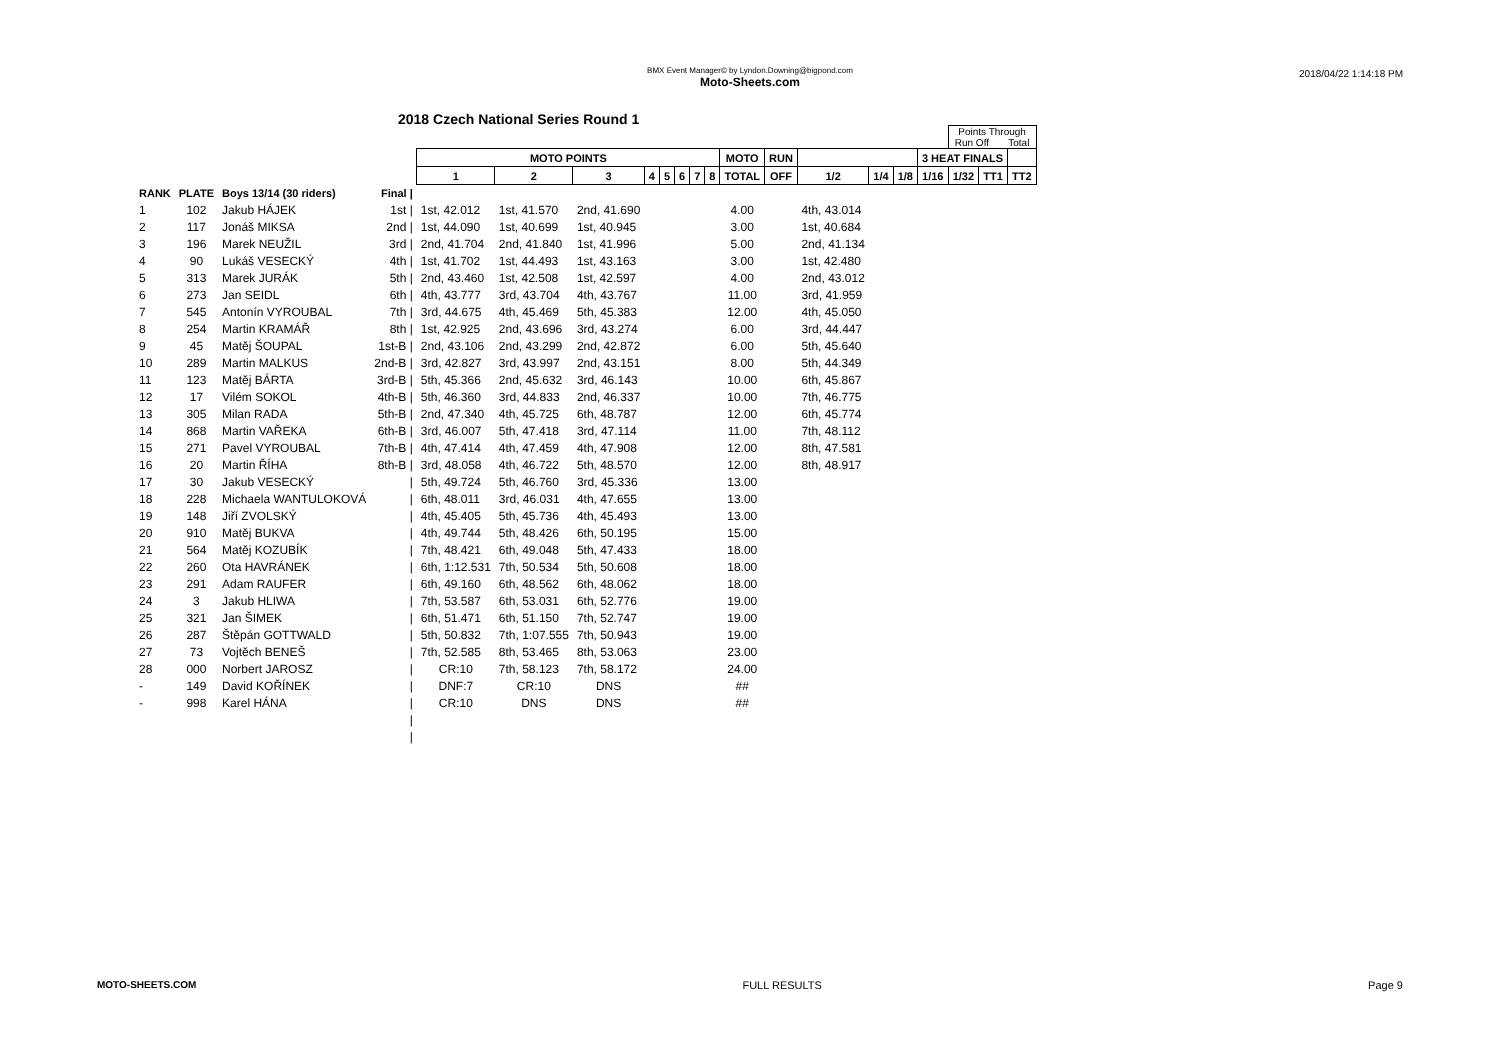2018/04/22 1:14:18 PM
BMX Event Manager© by Lyndon.Downing@bigpond.com
Moto-Sheets.com
2018 Czech National Series Round 1
| | | | | | | | | | | | | | | | | | | Points Through Run Off Total | | |
| | | | | MOTO POINTS | | | | | | | | MOTO | RUN | | | | 3 HEAT FINALS | | | |
| | | | | 1 | 2 | 3 | 4 | 5 | 6 | 7 | 8 | TOTAL | OFF | 1/2 | 1/4 | 1/8 | 1/16 | 1/32 | TT1 | TT2 |
| RANK | PLATE | Boys 13/14 (30 riders) | Final / | | | | | | | | | | | | | | | | | |
| 1 | 102 | Jakub HÁJEK | 1st / | 1st, 42.012 | 1st, 41.570 | 2nd, 41.690 | | | | | | 4.00 | | 4th, 43.014 | | | | | | |
| 2 | 117 | Jonáš MIKSA | 2nd / | 1st, 44.090 | 1st, 40.699 | 1st, 40.945 | | | | | | 3.00 | | 1st, 40.684 | | | | | | |
| 3 | 196 | Marek NEUŽIL | 3rd / | 2nd, 41.704 | 2nd, 41.840 | 1st, 41.996 | | | | | | 5.00 | | 2nd, 41.134 | | | | | | |
| 4 | 90 | Lukáš VESECKÝ | 4th / | 1st, 41.702 | 1st, 44.493 | 1st, 43.163 | | | | | | 3.00 | | 1st, 42.480 | | | | | | |
| 5 | 313 | Marek JURÁK | 5th / | 2nd, 43.460 | 1st, 42.508 | 1st, 42.597 | | | | | | 4.00 | | 2nd, 43.012 | | | | | | |
| 6 | 273 | Jan SEIDL | 6th / | 4th, 43.777 | 3rd, 43.704 | 4th, 43.767 | | | | | | 11.00 | | 3rd, 41.959 | | | | | | |
| 7 | 545 | Antonín VYROUBAL | 7th / | 3rd, 44.675 | 4th, 45.469 | 5th, 45.383 | | | | | | 12.00 | | 4th, 45.050 | | | | | | |
| 8 | 254 | Martin KRAMÁŘ | 8th / | 1st, 42.925 | 2nd, 43.696 | 3rd, 43.274 | | | | | | 6.00 | | 3rd, 44.447 | | | | | | |
| 9 | 45 | Matěj ŠOUPAL | 1st-B / | 2nd, 43.106 | 2nd, 43.299 | 2nd, 42.872 | | | | | | 6.00 | | 5th, 45.640 | | | | | | |
| 10 | 289 | Martin MALKUS | 2nd-B / | 3rd, 42.827 | 3rd, 43.997 | 2nd, 43.151 | | | | | | 8.00 | | 5th, 44.349 | | | | | | |
| 11 | 123 | Matěj BÁRTA | 3rd-B / | 5th, 45.366 | 2nd, 45.632 | 3rd, 46.143 | | | | | | 10.00 | | 6th, 45.867 | | | | | | |
| 12 | 17 | Vilém SOKOL | 4th-B / | 5th, 46.360 | 3rd, 44.833 | 2nd, 46.337 | | | | | | 10.00 | | 7th, 46.775 | | | | | | |
| 13 | 305 | Milan RADA | 5th-B / | 2nd, 47.340 | 4th, 45.725 | 6th, 48.787 | | | | | | 12.00 | | 6th, 45.774 | | | | | | |
| 14 | 868 | Martin VAŘEKA | 6th-B / | 3rd, 46.007 | 5th, 47.418 | 3rd, 47.114 | | | | | | 11.00 | | 7th, 48.112 | | | | | | |
| 15 | 271 | Pavel VYROUBAL | 7th-B / | 4th, 47.414 | 4th, 47.459 | 4th, 47.908 | | | | | | 12.00 | | 8th, 47.581 | | | | | | |
| 16 | 20 | Martin ŘÍHA | 8th-B / | 3rd, 48.058 | 4th, 46.722 | 5th, 48.570 | | | | | | 12.00 | | 8th, 48.917 | | | | | | |
| 17 | 30 | Jakub VESECKÝ | / | 5th, 49.724 | 5th, 46.760 | 3rd, 45.336 | | | | | | 13.00 | | | | | | | | |
| 18 | 228 | Michaela WANTULOKOVÁ | / | 6th, 48.011 | 3rd, 46.031 | 4th, 47.655 | | | | | | 13.00 | | | | | | | | |
| 19 | 148 | Jiří ZVOLSKÝ | / | 4th, 45.405 | 5th, 45.736 | 4th, 45.493 | | | | | | 13.00 | | | | | | | | |
| 20 | 910 | Matěj BUKVA | / | 4th, 49.744 | 5th, 48.426 | 6th, 50.195 | | | | | | 15.00 | | | | | | | | |
| 21 | 564 | Matěj KOZUBÍK | / | 7th, 48.421 | 6th, 49.048 | 5th, 47.433 | | | | | | 18.00 | | | | | | | | |
| 22 | 260 | Ota HAVRÁNEK | / | 6th, 1:12.531 | 7th, 50.534 | 5th, 50.608 | | | | | | 18.00 | | | | | | | | |
| 23 | 291 | Adam RAUFER | / | 6th, 49.160 | 6th, 48.562 | 6th, 48.062 | | | | | | 18.00 | | | | | | | | |
| 24 | 3 | Jakub HLIWA | / | 7th, 53.587 | 6th, 53.031 | 6th, 52.776 | | | | | | 19.00 | | | | | | | | |
| 25 | 321 | Jan ŠIMEK | / | 6th, 51.471 | 6th, 51.150 | 7th, 52.747 | | | | | | 19.00 | | | | | | | | |
| 26 | 287 | Štěpán GOTTWALD | / | 5th, 50.832 | 7th, 1:07.555 | 7th, 50.943 | | | | | | 19.00 | | | | | | | | |
| 27 | 73 | Vojtěch BENEŠ | / | 7th, 52.585 | 8th, 53.465 | 8th, 53.063 | | | | | | 23.00 | | | | | | | | |
| 28 | 000 | Norbert JAROSZ | / | CR:10 | 7th, 58.123 | 7th, 58.172 | | | | | | 24.00 | | | | | | | | |
| - | 149 | David KOŘÍNEK | / | DNF:7 | CR:10 | DNS | | | | | | ## | | | | | | | | |
| - | 998 | Karel HÁNA | / | CR:10 | DNS | DNS | | | | | | ## | | | | | | | | |
| | | | / | | | | | | | | | | | | | | | | | |
| | | | / | | | | | | | | | | | | | | | | | |
MOTO-SHEETS.COM FULL RESULTS Page 9